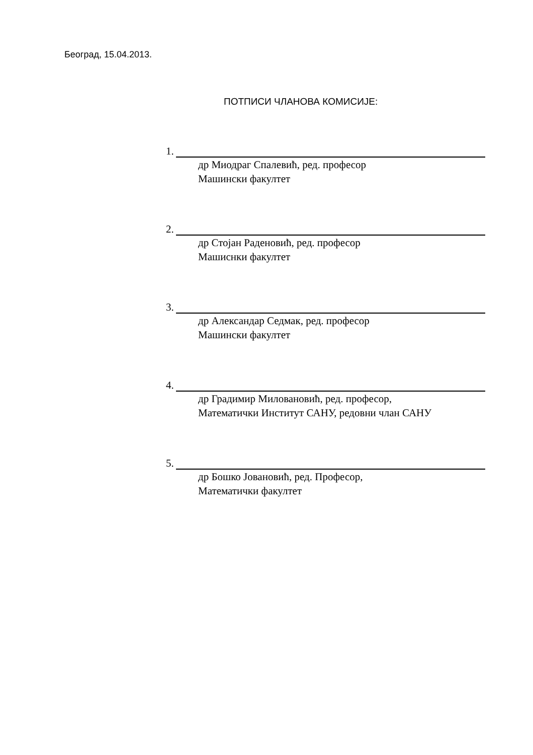Београд, 15.04.2013.
ПОТПИСИ ЧЛАНОВА КОМИСИЈЕ:
1.
др Миодраг Спалевић, ред. професор
Машински факултет
2.
др Стојан Раденовић, ред. професор
Машиснки факултет
3.
др Александар Седмак, ред. професор
Машински факултет
4.
др Градимир Миловановић, ред. професор,
Математички Институт САНУ, редовни члан САНУ
5.
др Бошко Јовановић, ред. Професор,
Математички факултет